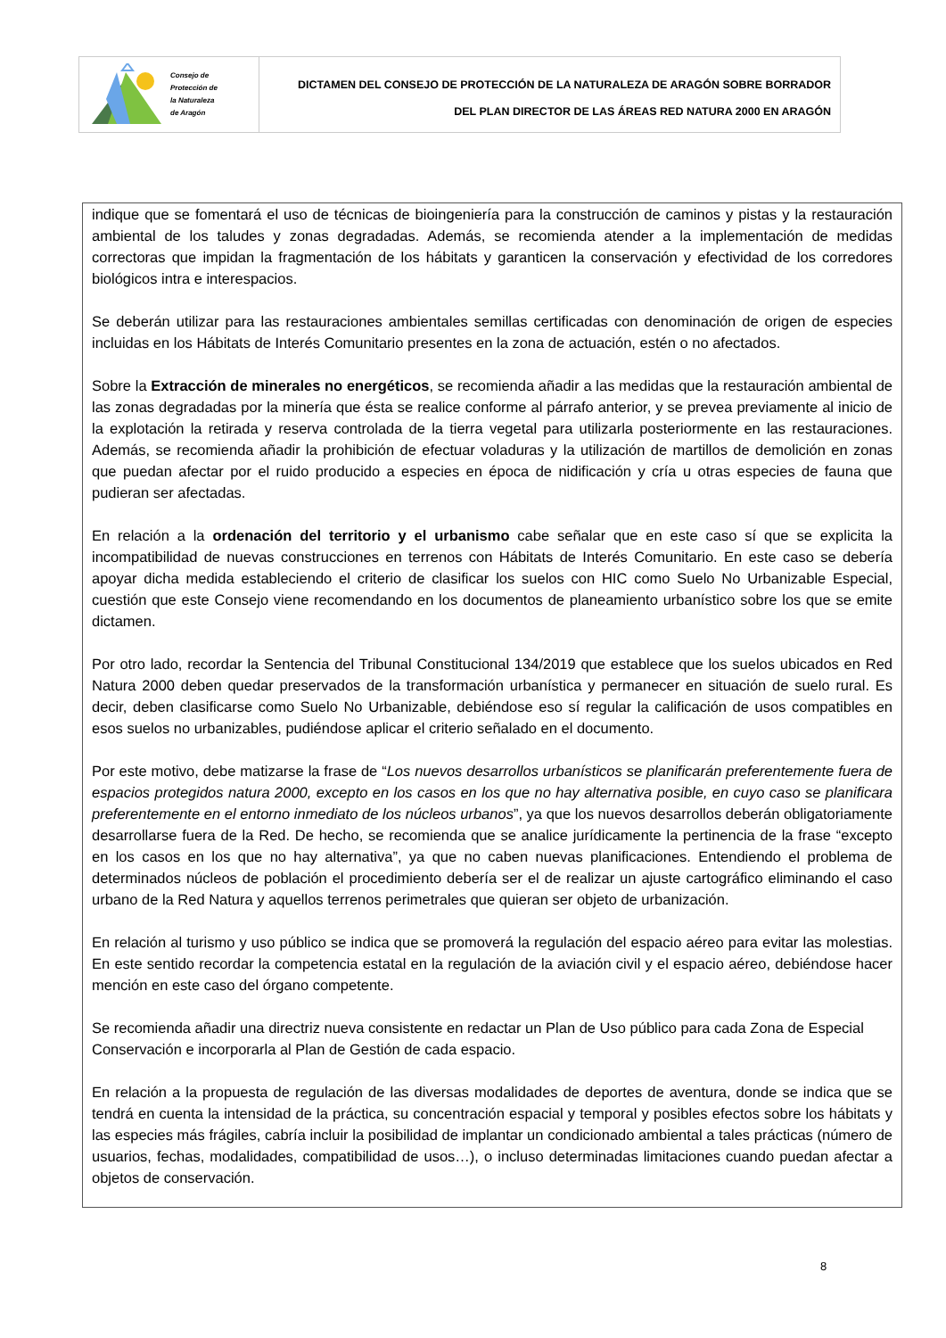Consejo de
Protección de
la Naturaleza
de Aragón
DICTAMEN DEL CONSEJO DE PROTECCIÓN DE LA NATURALEZA DE ARAGÓN SOBRE BORRADOR
DEL PLAN DIRECTOR DE LAS ÁREAS RED NATURA 2000 EN ARAGÓN
indique que se fomentará el uso de técnicas de bioingeniería para la construcción de caminos y pistas y la restauración ambiental de los taludes y zonas degradadas. Además, se recomienda atender a la implementación de medidas correctoras que impidan la fragmentación de los hábitats y garanticen la conservación y efectividad de los corredores biológicos intra e interespacios.
Se deberán utilizar para las restauraciones ambientales semillas certificadas con denominación de origen de especies incluidas en los Hábitats de Interés Comunitario presentes en la zona de actuación, estén o no afectados.
Sobre la Extracción de minerales no energéticos, se recomienda añadir a las medidas que la restauración ambiental de las zonas degradadas por la minería que ésta se realice conforme al párrafo anterior, y se prevea previamente al inicio de la explotación la retirada y reserva controlada de la tierra vegetal para utilizarla posteriormente en las restauraciones. Además, se recomienda añadir la prohibición de efectuar voladuras y la utilización de martillos de demolición en zonas que puedan afectar por el ruido producido a especies en época de nidificación y cría u otras especies de fauna que pudieran ser afectadas.
En relación a la ordenación del territorio y el urbanismo cabe señalar que en este caso sí que se explicita la incompatibilidad de nuevas construcciones en terrenos con Hábitats de Interés Comunitario. En este caso se debería apoyar dicha medida estableciendo el criterio de clasificar los suelos con HIC como Suelo No Urbanizable Especial, cuestión que este Consejo viene recomendando en los documentos de planeamiento urbanístico sobre los que se emite dictamen.
Por otro lado, recordar la Sentencia del Tribunal Constitucional 134/2019 que establece que los suelos ubicados en Red Natura 2000 deben quedar preservados de la transformación urbanística y permanecer en situación de suelo rural. Es decir, deben clasificarse como Suelo No Urbanizable, debiéndose eso sí regular la calificación de usos compatibles en esos suelos no urbanizables, pudiéndose aplicar el criterio señalado en el documento.
Por este motivo, debe matizarse la frase de “Los nuevos desarrollos urbanísticos se planificarán preferentemente fuera de espacios protegidos natura 2000, excepto en los casos en los que no hay alternativa posible, en cuyo caso se planificara preferentemente en el entorno inmediato de los núcleos urbanos”, ya que los nuevos desarrollos deberán obligatoriamente desarrollarse fuera de la Red. De hecho, se recomienda que se analice jurídicamente la pertinencia de la frase “excepto en los casos en los que no hay alternativa”, ya que no caben nuevas planificaciones. Entendiendo el problema de determinados núcleos de población el procedimiento debería ser el de realizar un ajuste cartográfico eliminando el caso urbano de la Red Natura y aquellos terrenos perimetrales que quieran ser objeto de urbanización.
En relación al turismo y uso público se indica que se promoverá la regulación del espacio aéreo para evitar las molestias. En este sentido recordar la competencia estatal en la regulación de la aviación civil y el espacio aéreo, debiéndose hacer mención en este caso del órgano competente.
Se recomienda añadir una directriz nueva consistente en redactar un Plan de Uso público para cada Zona de Especial Conservación e incorporarla al Plan de Gestión de cada espacio.
En relación a la propuesta de regulación de las diversas modalidades de deportes de aventura, donde se indica que se tendrá en cuenta la intensidad de la práctica, su concentración espacial y temporal y posibles efectos sobre los hábitats y las especies más frágiles, cabría incluir la posibilidad de implantar un condicionado ambiental a tales prácticas (número de usuarios, fechas, modalidades, compatibilidad de usos…), o incluso determinadas limitaciones cuando puedan afectar a objetos de conservación.
8